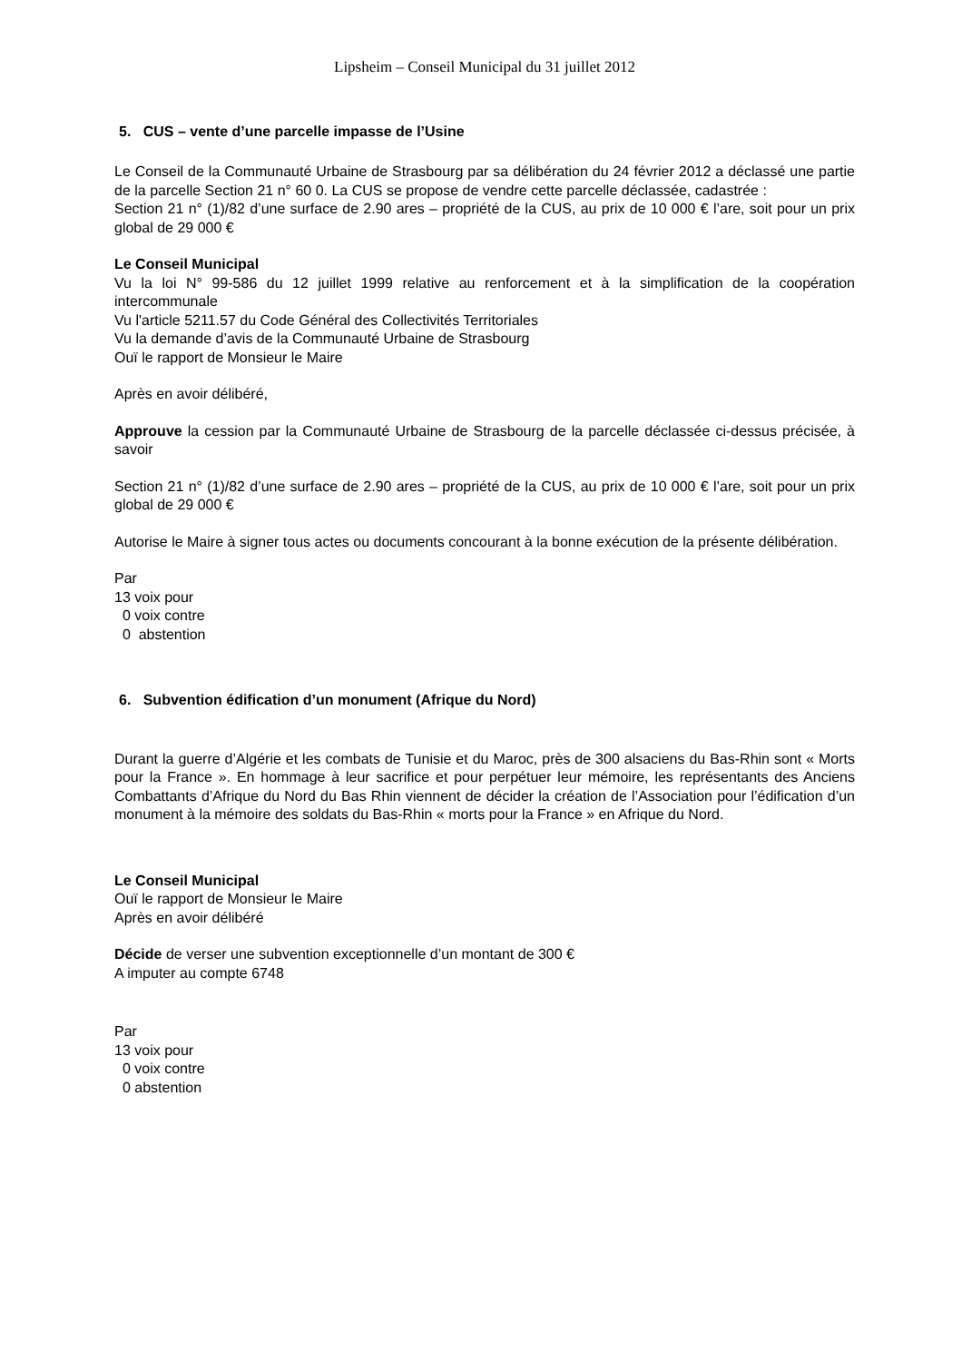Lipsheim – Conseil Municipal du 31 juillet 2012
5. CUS – vente d’une parcelle impasse de l’Usine
Le Conseil de la Communauté Urbaine de Strasbourg par sa délibération du 24 février 2012 a déclassé une partie de la parcelle Section 21 n° 60 0. La CUS se propose de vendre cette parcelle déclassée, cadastrée :
Section 21 n° (1)/82 d’une surface de 2.90 ares – propriété de la CUS, au prix de 10 000 € l’are, soit pour un prix global de 29 000 €
Le Conseil Municipal
Vu la loi N° 99-586 du 12 juillet 1999 relative au renforcement et à la simplification de la coopération intercommunale
Vu l'article 5211.57 du Code Général des Collectivités Territoriales
Vu la demande d’avis de la Communauté Urbaine de Strasbourg
Ouï le rapport de Monsieur le Maire
Après en avoir délibéré,
Approuve la cession par la Communauté Urbaine de Strasbourg de la parcelle déclassée ci-dessus précisée, à savoir
Section 21 n° (1)/82 d’une surface de 2.90 ares – propriété de la CUS, au prix de 10 000 € l’are, soit pour un prix global de 29 000 €
Autorise le Maire à signer tous actes ou documents concourant à la bonne exécution de la présente délibération.
Par
13 voix pour
0 voix contre
0 abstention
6. Subvention édification d’un monument (Afrique du Nord)
Durant la guerre d’Algérie et les combats de Tunisie et du Maroc, près de 300 alsaciens du Bas-Rhin sont « Morts pour la France ». En hommage à leur sacrifice et pour perpétuer leur mémoire, les représentants des Anciens Combattants d’Afrique du Nord du Bas Rhin viennent de décider la création de l’Association pour l’édification d’un monument à la mémoire des soldats du Bas-Rhin « morts pour la France » en Afrique du Nord.
Le Conseil Municipal
Ouï le rapport de Monsieur le Maire
Après en avoir délibéré
Décide de verser une subvention exceptionnelle d’un montant de 300 €
A imputer au compte 6748
Par
13 voix pour
0 voix contre
0 abstention